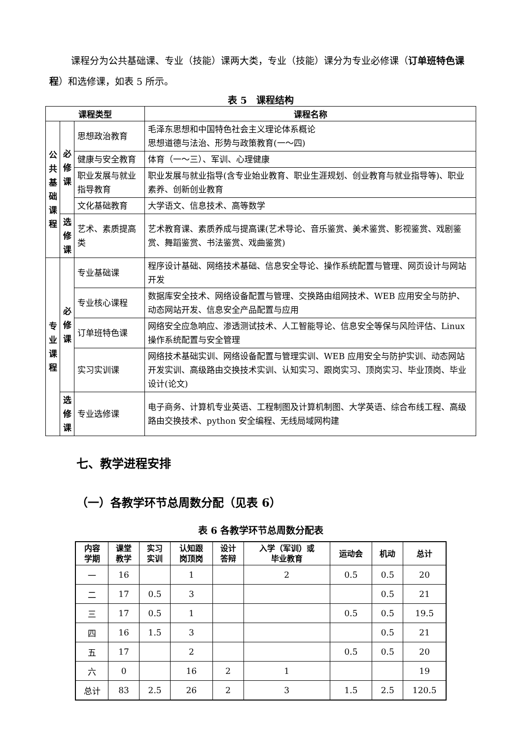课程分为公共基础课、专业（技能）课两大类，专业（技能）课分为专业必修课（订单班特色课程）和选修课，如表 5 所示。
表 5　课程结构
| 课程类型 | | | 课程名称 |
| --- | --- | --- | --- |
| 公 共 基 础 课 程 | 必 修 课 | 思想政治教育 | 毛泽东思想和中国特色社会主义理论体系概论 思想道德与法治、形势与政策教育(一～四) |
| | | 健康与安全教育 | 体育（一～三）、军训、心理健康 |
| | | 职业发展与就业指导教育 | 职业发展与就业指导(含专业始业教育、职业生涯规划、创业教育与就业指导等)、职业素养、创新创业教育 |
| | | 文化基础教育 | 大学语文、信息技术、高等数学 |
| | 选 修 课 | 艺术、素质提高类 | 艺术教育课、素质养成与提高课(艺术导论、音乐鉴赏、美术鉴赏、影视鉴赏、戏剧鉴赏、舞蹈鉴赏、书法鉴赏、戏曲鉴赏) |
| 专 业 课 程 | 必 修 课 | 专业基础课 | 程序设计基础、网络技术基础、信息安全导论、操作系统配置与管理、网页设计与网站开发 |
| | | 专业核心课程 | 数据库安全技术、网络设备配置与管理、交换路由组网技术、WEB 应用安全与防护、动态网站开发、信息安全产品配置与应用 |
| | | 订单班特色课 | 网络安全应急响应、渗透测试技术、人工智能导论、信息安全等保与风险评估、Linux 操作系统配置与安全管理 |
| | | 实习实训课 | 网络技术基础实训、网络设备配置与管理实训、WEB 应用安全与防护实训、动态网站开发实训、高级路由交换技术实训、认知实习、跟岗实习、顶岗实习、毕业顶岗、毕业设计(论文) |
| | 选 修 课 | 专业选修课 | 电子商务、计算机专业英语、工程制图及计算机制图、大学英语、综合布线工程、高级路由交换技术、python 安全编程、无线局域网构建 |
七、教学进程安排
（一）各教学环节总周数分配（见表 6）
表 6 各教学环节总周数分配表
| 内容 学期 | 课堂 教学 | 实习 实训 | 认知跟 岗顶岗 | 设计 答辩 | 入学（军训）或 毕业教育 | 运动会 | 机动 | 总计 |
| --- | --- | --- | --- | --- | --- | --- | --- | --- |
| 一 | 16 | | 1 | | 2 | 0.5 | 0.5 | 20 |
| 二 | 17 | 0.5 | 3 | | | | 0.5 | 21 |
| 三 | 17 | 0.5 | 1 | | | 0.5 | 0.5 | 19.5 |
| 四 | 16 | 1.5 | 3 | | | | 0.5 | 21 |
| 五 | 17 | | 2 | | | 0.5 | 0.5 | 20 |
| 六 | 0 | | 16 | 2 | 1 | | | 19 |
| 总计 | 83 | 2.5 | 26 | 2 | 3 | 1.5 | 2.5 | 120.5 |